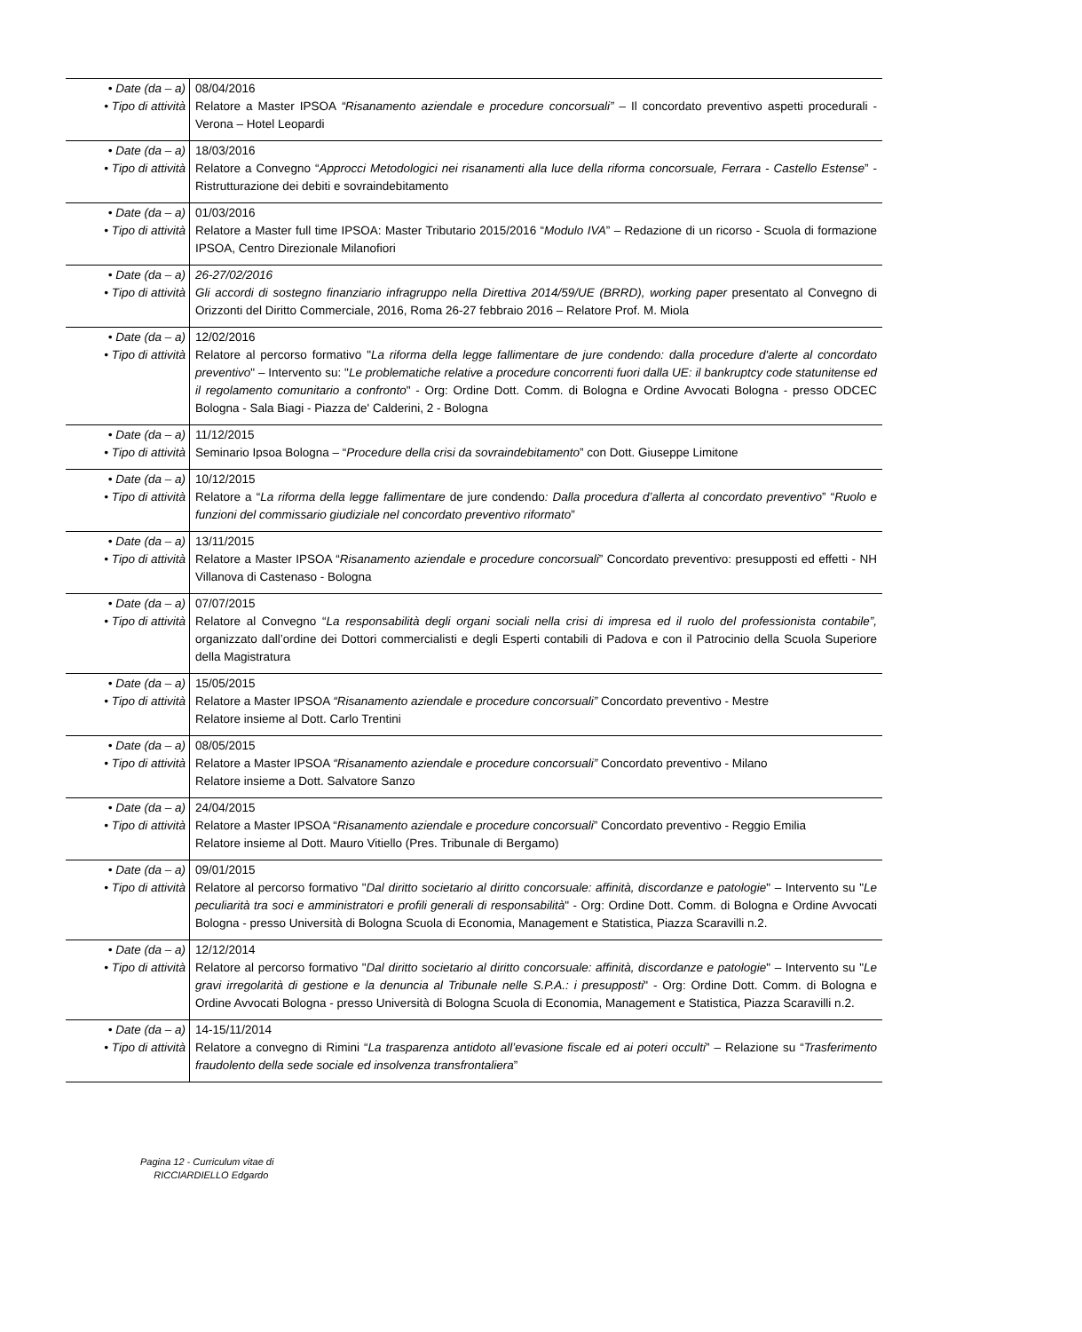| • Date (da – a) • Tipo di attività | 08/04/2016 Relatore a Master IPSOA “Risanamento aziendale e procedure concorsuali” – Il concordato preventivo aspetti procedurali - Verona – Hotel Leopardi |
| • Date (da – a) • Tipo di attività | 18/03/2016 Relatore a Convegno “ Approcci Metodologici nei risanamenti alla luce della riforma concorsuale, Ferrara - Castello Estense ” - Ristrutturazione dei debiti e sovraindebitamento |
| • Date (da – a) • Tipo di attività | 01/03/2016 Relatore a Master full time IPSOA: Master Tributario 2015/2016 “ Modulo IVA ” – Redazione di un ricorso - Scuola di formazione IPSOA, Centro Direzionale Milanofiori |
| • Date (da – a) • Tipo di attività | 26-27/02/2016 Gli accordi di sostegno finanziario infragruppo nella Direttiva 2014/59/UE (BRRD), working paper presentato al Convegno di Orizzonti del Diritto Commerciale, 2016, Roma 26-27 febbraio 2016 – Relatore Prof. M. Miola |
| • Date (da – a) • Tipo di attività | 12/02/2016 Relatore al percorso formativo " La riforma della legge fallimentare de jure condendo: dalla procedure d'alerte al concordato preventivo " – Intervento su: " Le problematiche relative a procedure concorrenti fuori dalla UE: il bankruptcy code statunitense ed il regolamento comunitario a confronto " - Org: Ordine Dott. Comm. di Bologna e Ordine Avvocati Bologna - presso ODCEC Bologna - Sala Biagi - Piazza de' Calderini, 2 - Bologna |
| • Date (da – a) • Tipo di attività | 11/12/2015 Seminario Ipsoa Bologna – “ Procedure della crisi da sovraindebitamento ” con Dott. Giuseppe Limitone |
| • Date (da – a) • Tipo di attività | 10/12/2015 Relatore a “ La riforma della legge fallimentare de jure condendo : Dalla procedura d’allerta al concordato preventivo ” “ Ruolo e funzioni del commissario giudiziale nel concordato preventivo riformato ” |
| • Date (da – a) • Tipo di attività | 13/11/2015 Relatore a Master IPSOA “ Risanamento aziendale e procedure concorsuali ” Concordato preventivo: presupposti ed effetti - NH Villanova di Castenaso - Bologna |
| • Date (da – a) • Tipo di attività | 07/07/2015 Relatore al Convegno “ La responsabilità degli organi sociali nella crisi di impresa ed il ruolo del professionista contabile”, organizzato dall’ordine dei Dottori commercialisti e degli Esperti contabili di Padova e con il Patrocinio della Scuola Superiore della Magistratura |
| • Date (da – a) • Tipo di attività | 15/05/2015 Relatore a Master IPSOA “Risanamento aziendale e procedure concorsuali” Concordato preventivo - Mestre Relatore insieme al Dott. Carlo Trentini |
| • Date (da – a) • Tipo di attività | 08/05/2015 Relatore a Master IPSOA “Risanamento aziendale e procedure concorsuali” Concordato preventivo - Milano Relatore insieme a Dott. Salvatore Sanzo |
| • Date (da – a) • Tipo di attività | 24/04/2015 Relatore a Master IPSOA “ Risanamento aziendale e procedure concorsuali ” Concordato preventivo - Reggio Emilia Relatore insieme al Dott. Mauro Vitiello (Pres. Tribunale di Bergamo) |
| • Date (da – a) • Tipo di attività | 09/01/2015 Relatore al percorso formativo " Dal diritto societario al diritto concorsuale: affinità, discordanze e patologie " – Intervento su " Le peculiarità tra soci e amministratori e profili generali di responsabilità " - Org: Ordine Dott. Comm. di Bologna e Ordine Avvocati Bologna - presso Università di Bologna Scuola di Economia, Management e Statistica, Piazza Scaravilli n.2. |
| • Date (da – a) • Tipo di attività | 12/12/2014 Relatore al percorso formativo " Dal diritto societario al diritto concorsuale: affinità, discordanze e patologie " – Intervento su " Le gravi irregolarità di gestione e la denuncia al Tribunale nelle S.P.A.: i presupposti " - Org: Ordine Dott. Comm. di Bologna e Ordine Avvocati Bologna - presso Università di Bologna Scuola di Economia, Management e Statistica, Piazza Scaravilli n.2. |
| • Date (da – a) • Tipo di attività | 14-15/11/2014 Relatore a convegno di Rimini “ La trasparenza antidoto all’evasione fiscale ed ai poteri occulti ” – Relazione su “ Trasferimento fraudolento della sede sociale ed insolvenza transfrontaliera ” |
Pagina 12 - Curriculum vitae di
RICCIARDIELLO Edgardo